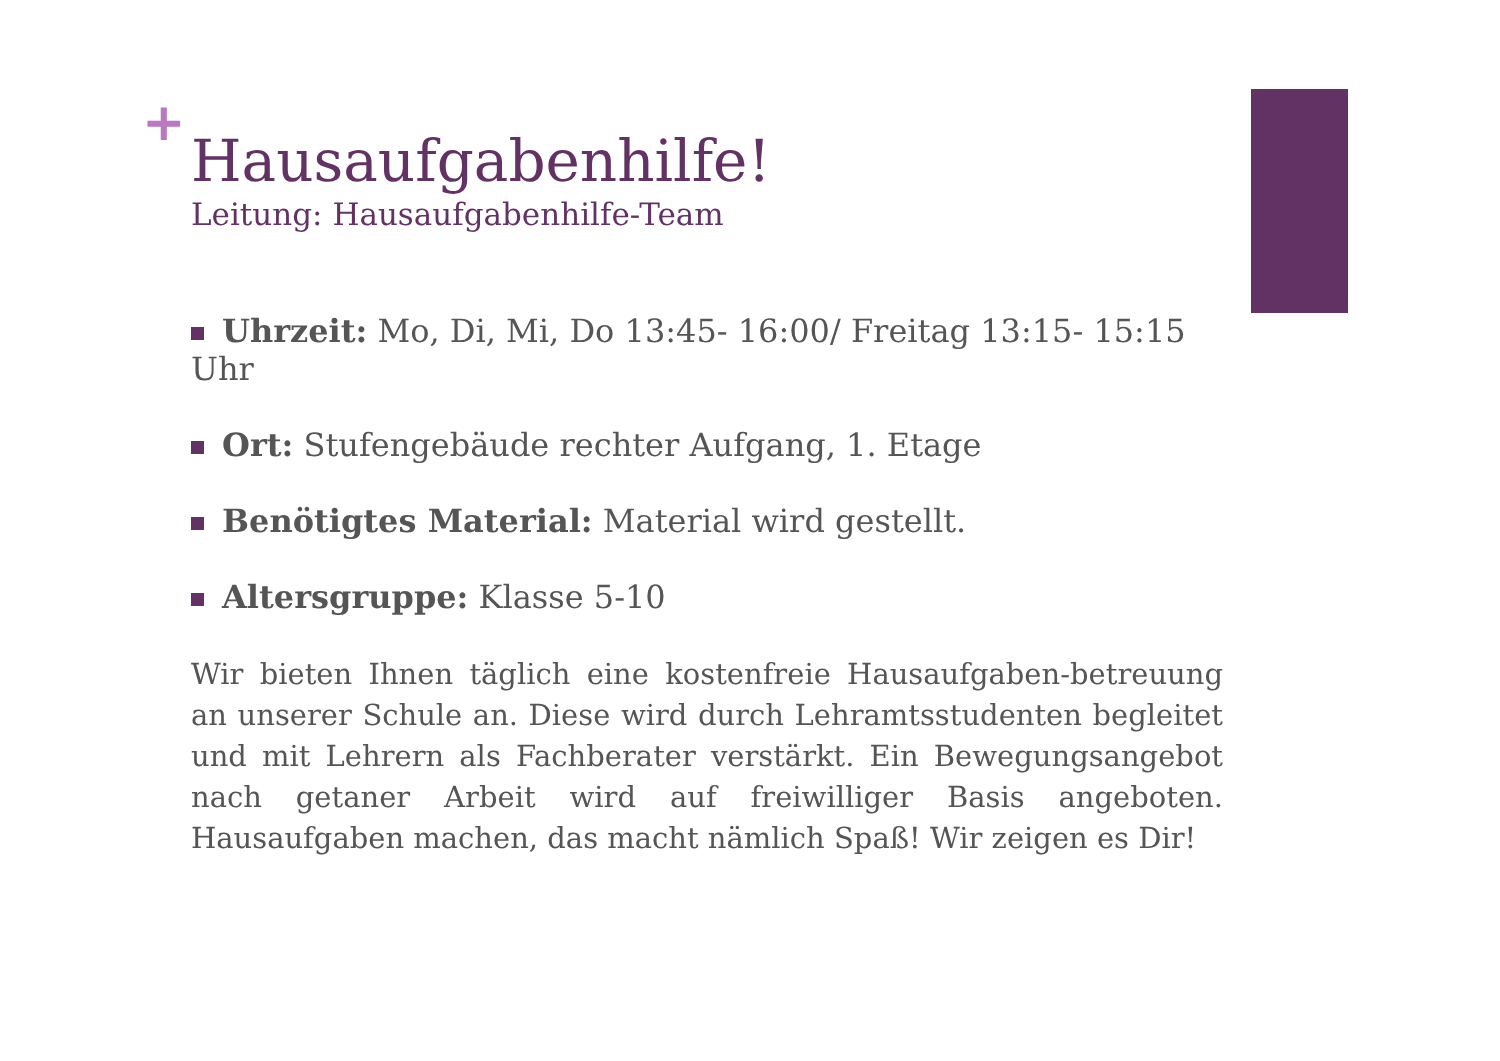+
Hausaufgabenhilfe!
Leitung: Hausaufgabenhilfe-Team
Uhrzeit: Mo, Di, Mi, Do 13:45- 16:00/ Freitag 13:15- 15:15 Uhr
Ort: Stufengebäude rechter Aufgang, 1. Etage
Benötigtes Material: Material wird gestellt.
Altersgruppe: Klasse 5-10
Wir bieten Ihnen täglich eine kostenfreie Hausaufgaben-betreuung an unserer Schule an. Diese wird durch Lehramtsstudenten begleitet und mit Lehrern als Fachberater verstärkt. Ein Bewegungsangebot nach getaner Arbeit wird auf freiwilliger Basis angeboten. Hausaufgaben machen, das macht nämlich Spaß! Wir zeigen es Dir!